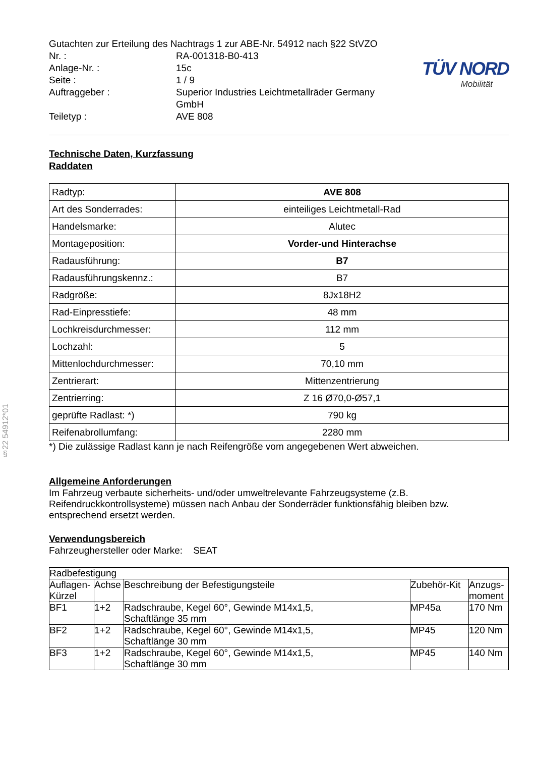§22 54912*01
| Gutachten zur Erteilung des Nachtrags 1 zur ABE-Nr. 54912 nach §22 StVZO | |
| Nr. : | RA-001318-B0-413 |
| Anlage-Nr. : | 15c |
| Seite : | 1 / 9 |
| Auftraggeber : | Superior Industries Leichtmetallräder Germany GmbH |
| Teiletyp : | AVE 808 |
TÜV NORD
Mobilität
Technische Daten, Kurzfassung
Raddaten
| Radtyp: | AVE 808 |
| Art des Sonderrades: | einteiliges Leichtmetall-Rad |
| Handelsmarke: | Alutec |
| Montageposition: | Vorder-und Hinterachse |
| Radausführung: | B7 |
| Radausführungskennz.: | B7 |
| Radgröße: | 8Jx18H2 |
| Rad-Einpresstiefe: | 48 mm |
| Lochkreisdurchmesser: | 112 mm |
| Lochzahl: | 5 |
| Mittenlochdurchmesser: | 70,10 mm |
| Zentrierart: | Mittenzentrierung |
| Zentrierring: | Z 16 Ø70,0-Ø57,1 |
| geprüfte Radlast: *) | 790 kg |
| Reifenabrollumfang: | 2280 mm |
*) Die zulässige Radlast kann je nach Reifengröße vom angegebenen Wert abweichen.
Allgemeine Anforderungen
Im Fahrzeug verbaute sicherheits- und/oder umweltrelevante Fahrzeugsysteme (z.B. Reifendruckkontrollsysteme) müssen nach Anbau der Sonderräder funktionsfähig bleiben bzw. entsprechend ersetzt werden.
Verwendungsbereich
Fahrzeughersteller oder Marke: SEAT
| Radbefestigung | | | | |
| --- | --- | --- | --- | --- |
| Auflagen-Kürzel | Achse | Beschreibung der Befestigungsteile | Zubehör-Kit | Anzugs-moment |
| BF1 | 1+2 | Radschraube, Kegel 60°, Gewinde M14x1,5, Schaftlänge 35 mm | MP45a | 170 Nm |
| BF2 | 1+2 | Radschraube, Kegel 60°, Gewinde M14x1,5, Schaftlänge 30 mm | MP45 | 120 Nm |
| BF3 | 1+2 | Radschraube, Kegel 60°, Gewinde M14x1,5, Schaftlänge 30 mm | MP45 | 140 Nm |